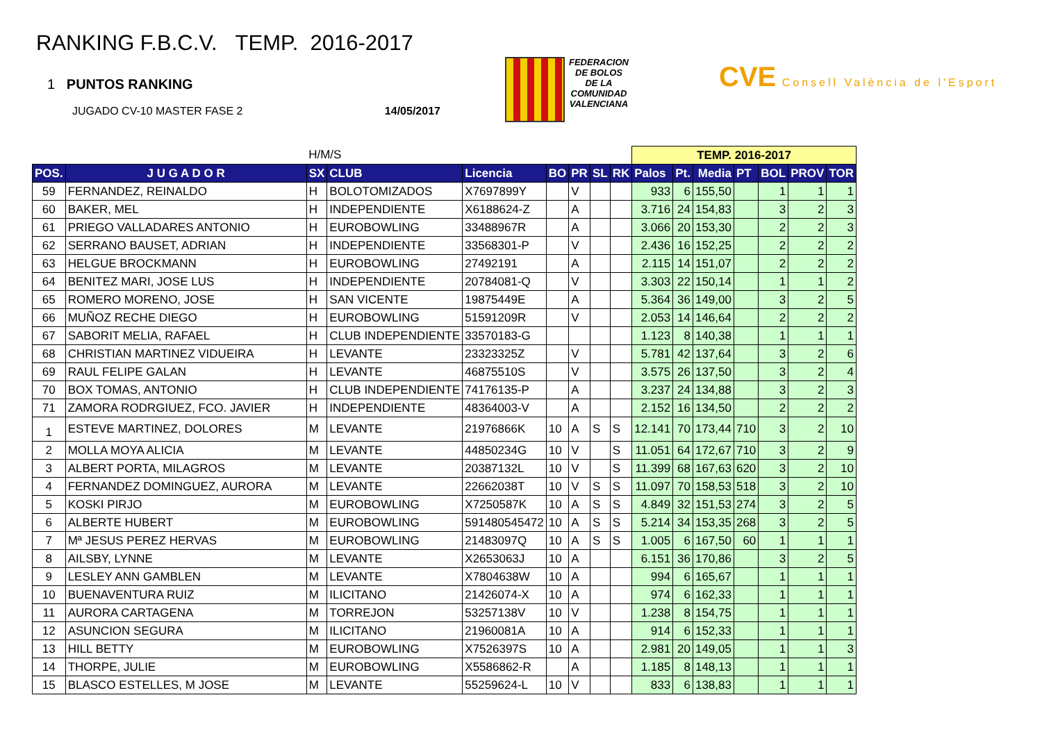RANKING F.B.C.V. TEMP. 2016-2017
1 PUNTOS RANKING
JUGADO CV-10 MASTER FASE 2 14/05/2017
FEDERACION
DE BOLOS
DE LA
COMUNIDAD
VALENCIANA
CVE Consell València de l'Esport
| | | H/M/S | | | | | | | TEMP. 2016-2017 | | | | | | |
| POS. | J U G A D O R | SX | CLUB | Licencia | BO | PR | SL | RK | Palos | Pt. | Media | PT | BOL | PROV | TOR |
| 59 | FERNANDEZ, REINALDO | H | BOLOTOMIZADOS | X7697899Y | | V | | | 933 | 6 | 155,50 | | 1 | 1 | 1 |
| 60 | BAKER, MEL | H | INDEPENDIENTE | X6188624-Z | | A | | | 3.716 | 24 | 154,83 | | 3 | 2 | 3 |
| 61 | PRIEGO VALLADARES ANTONIO | H | EUROBOWLING | 33488967R | | A | | | 3.066 | 20 | 153,30 | | 2 | 2 | 3 |
| 62 | SERRANO BAUSET, ADRIAN | H | INDEPENDIENTE | 33568301-P | | V | | | 2.436 | 16 | 152,25 | | 2 | 2 | 2 |
| 63 | HELGUE BROCKMANN | H | EUROBOWLING | 27492191 | | A | | | 2.115 | 14 | 151,07 | | 2 | 2 | 2 |
| 64 | BENITEZ MARI, JOSE LUS | H | INDEPENDIENTE | 20784081-Q | | V | | | 3.303 | 22 | 150,14 | | 1 | 1 | 2 |
| 65 | ROMERO MORENO, JOSE | H | SAN VICENTE | 19875449E | | A | | | 5.364 | 36 | 149,00 | | 3 | 2 | 5 |
| 66 | MUÑOZ RECHE DIEGO | H | EUROBOWLING | 51591209R | | V | | | 2.053 | 14 | 146,64 | | 2 | 2 | 2 |
| 67 | SABORIT MELIA, RAFAEL | H | CLUB INDEPENDIENTE | 33570183-G | | | | | 1.123 | 8 | 140,38 | | 1 | 1 | 1 |
| 68 | CHRISTIAN MARTINEZ VIDUEIRA | H | LEVANTE | 23323325Z | | V | | | 5.781 | 42 | 137,64 | | 3 | 2 | 6 |
| 69 | RAUL FELIPE GALAN | H | LEVANTE | 46875510S | | V | | | 3.575 | 26 | 137,50 | | 3 | 2 | 4 |
| 70 | BOX TOMAS, ANTONIO | H | CLUB INDEPENDIENTE | 74176135-P | | A | | | 3.237 | 24 | 134,88 | | 3 | 2 | 3 |
| 71 | ZAMORA RODRGIUEZ, FCO. JAVIER | H | INDEPENDIENTE | 48364003-V | | A | | | 2.152 | 16 | 134,50 | | 2 | 2 | 2 |
| 1 | ESTEVE MARTINEZ, DOLORES | M | LEVANTE | 21976866K | 10 | A | S | S | 12.141 | 70 | 173,44 | 710 | 3 | 2 | 10 |
| 2 | MOLLA MOYA ALICIA | M | LEVANTE | 44850234G | 10 | V | | S | 11.051 | 64 | 172,67 | 710 | 3 | 2 | 9 |
| 3 | ALBERT PORTA, MILAGROS | M | LEVANTE | 20387132L | 10 | V | | S | 11.399 | 68 | 167,63 | 620 | 3 | 2 | 10 |
| 4 | FERNANDEZ DOMINGUEZ, AURORA | M | LEVANTE | 22662038T | 10 | V | S | S | 11.097 | 70 | 158,53 | 518 | 3 | 2 | 10 |
| 5 | KOSKI PIRJO | M | EUROBOWLING | X7250587K | 10 | A | S | S | 4.849 | 32 | 151,53 | 274 | 3 | 2 | 5 |
| 6 | ALBERTE HUBERT | M | EUROBOWLING | 591480545472 | 10 | A | S | S | 5.214 | 34 | 153,35 | 268 | 3 | 2 | 5 |
| 7 | Mª JESUS PEREZ HERVAS | M | EUROBOWLING | 21483097Q | 10 | A | S | S | 1.005 | 6 | 167,50 | 60 | 1 | 1 | 1 |
| 8 | AILSBY, LYNNE | M | LEVANTE | X2653063J | 10 | A | | | 6.151 | 36 | 170,86 | | 3 | 2 | 5 |
| 9 | LESLEY ANN GAMBLEN | M | LEVANTE | X7804638W | 10 | A | | | 994 | 6 | 165,67 | | 1 | 1 | 1 |
| 10 | BUENAVENTURA RUIZ | M | ILICITANO | 21426074-X | 10 | A | | | 974 | 6 | 162,33 | | 1 | 1 | 1 |
| 11 | AURORA CARTAGENA | M | TORREJON | 53257138V | 10 | V | | | 1.238 | 8 | 154,75 | | 1 | 1 | 1 |
| 12 | ASUNCION SEGURA | M | ILICITANO | 21960081A | 10 | A | | | 914 | 6 | 152,33 | | 1 | 1 | 1 |
| 13 | HILL BETTY | M | EUROBOWLING | X7526397S | 10 | A | | | 2.981 | 20 | 149,05 | | 1 | 1 | 3 |
| 14 | THORPE, JULIE | M | EUROBOWLING | X5586862-R | | A | | | 1.185 | 8 | 148,13 | | 1 | 1 | 1 |
| 15 | BLASCO ESTELLES, M JOSE | M | LEVANTE | 55259624-L | 10 | V | | | 833 | 6 | 138,83 | | 1 | 1 | 1 |